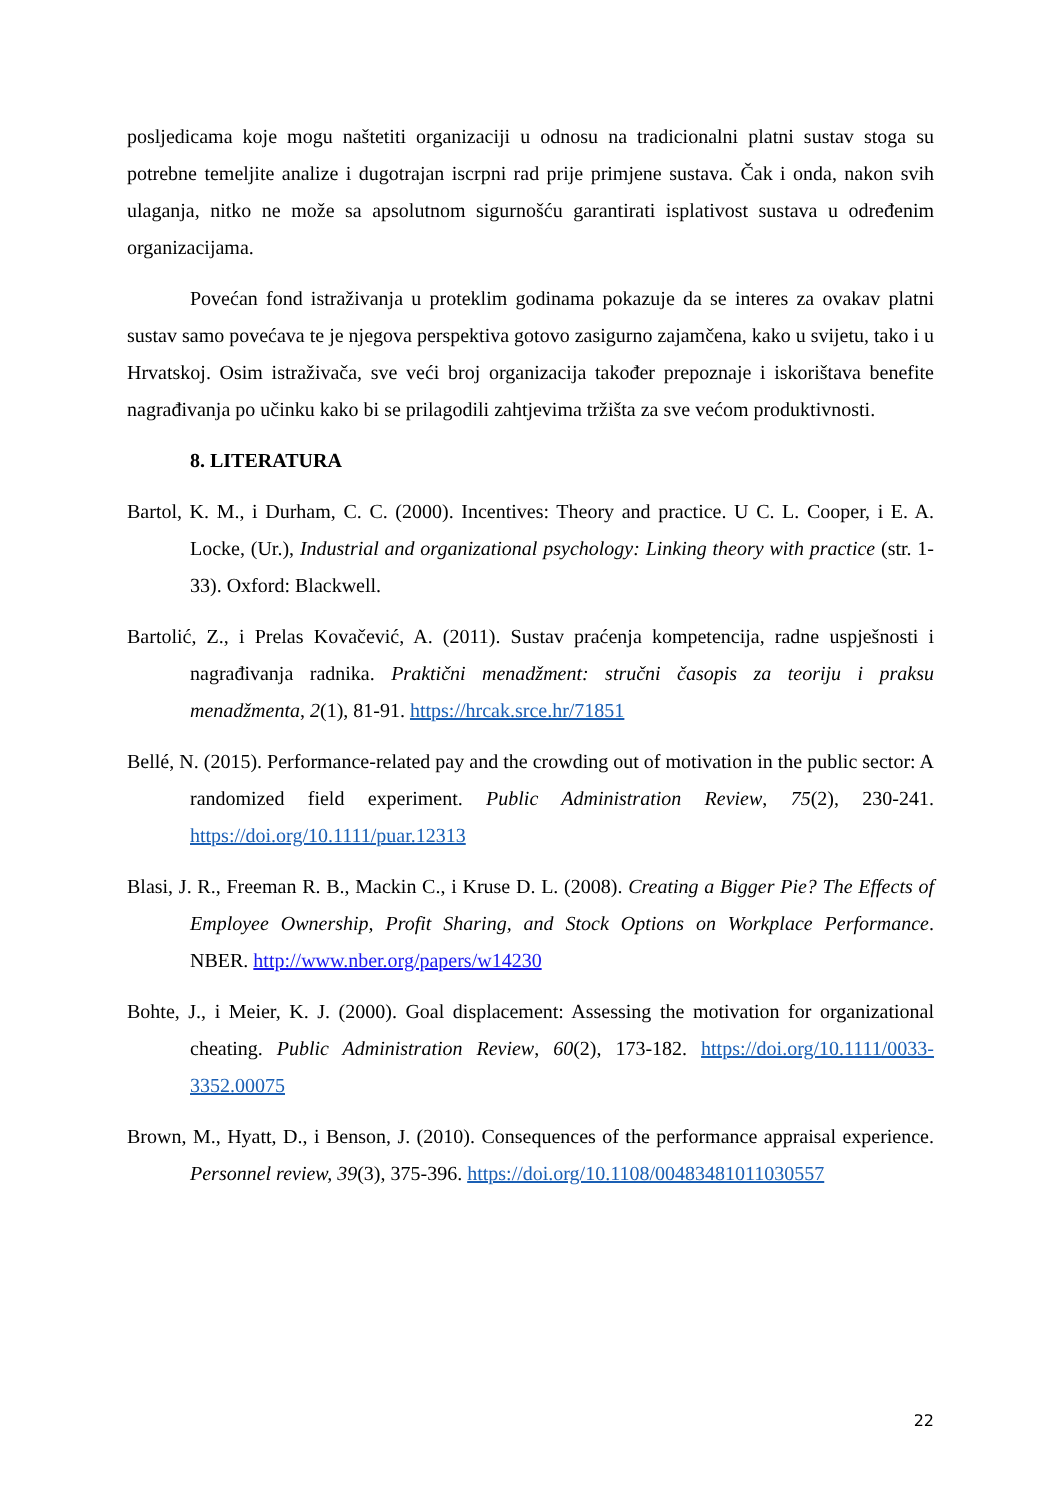posljedicama koje mogu naštetiti organizaciji u odnosu na tradicionalni platni sustav stoga su potrebne temeljite analize i dugotrajan iscrpni rad prije primjene sustava. Čak i onda, nakon svih ulaganja, nitko ne može sa apsolutnom sigurnošću garantirati isplativost sustava u određenim organizacijama.
Povećan fond istraživanja u proteklim godinama pokazuje da se interes za ovakav platni sustav samo povećava te je njegova perspektiva gotovo zasigurno zajamčena, kako u svijetu, tako i u Hrvatskoj. Osim istraživača, sve veći broj organizacija također prepoznaje i iskorištava benefite nagrađivanja po učinku kako bi se prilagodili zahtjevima tržišta za sve većom produktivnosti.
8. LITERATURA
Bartol, K. M., i Durham, C. C. (2000). Incentives: Theory and practice. U C. L. Cooper, i E. A. Locke, (Ur.), Industrial and organizational psychology: Linking theory with practice (str. 1-33). Oxford: Blackwell.
Bartolić, Z., i Prelas Kovačević, A. (2011). Sustav praćenja kompetencija, radne uspješnosti i nagrađivanja radnika. Praktični menadžment: stručni časopis za teoriju i praksu menadžmenta, 2(1), 81-91. https://hrcak.srce.hr/71851
Bellé, N. (2015). Performance-related pay and the crowding out of motivation in the public sector: A randomized field experiment. Public Administration Review, 75(2), 230-241. https://doi.org/10.1111/puar.12313
Blasi, J. R., Freeman R. B., Mackin C., i Kruse D. L. (2008). Creating a Bigger Pie? The Effects of Employee Ownership, Profit Sharing, and Stock Options on Workplace Performance. NBER. http://www.nber.org/papers/w14230
Bohte, J., i Meier, K. J. (2000). Goal displacement: Assessing the motivation for organizational cheating. Public Administration Review, 60(2), 173-182. https://doi.org/10.1111/0033-3352.00075
Brown, M., Hyatt, D., i Benson, J. (2010). Consequences of the performance appraisal experience. Personnel review, 39(3), 375-396. https://doi.org/10.1108/00483481011030557
22